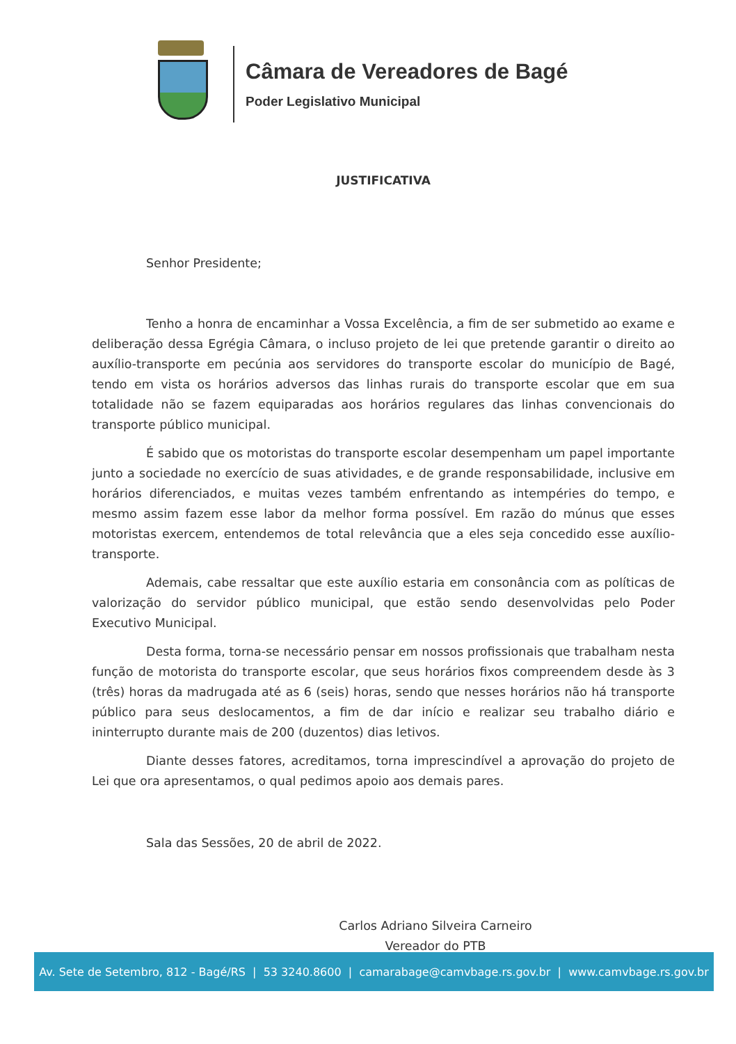Câmara de Vereadores de Bagé
Poder Legislativo Municipal
JUSTIFICATIVA
Senhor Presidente;
Tenho a honra de encaminhar a Vossa Excelência, a fim de ser submetido ao exame e deliberação dessa Egrégia Câmara, o incluso projeto de lei que pretende garantir o direito ao auxílio-transporte em pecúnia aos servidores do transporte escolar do município de Bagé, tendo em vista os horários adversos das linhas rurais do transporte escolar que em sua totalidade não se fazem equiparadas aos horários regulares das linhas convencionais do transporte público municipal.
É sabido que os motoristas do transporte escolar desempenham um papel importante junto a sociedade no exercício de suas atividades, e de grande responsabilidade, inclusive em horários diferenciados, e muitas vezes também enfrentando as intempéries do tempo, e mesmo assim fazem esse labor da melhor forma possível. Em razão do múnus que esses motoristas exercem, entendemos de total relevância que a eles seja concedido esse auxílio-transporte.
Ademais, cabe ressaltar que este auxílio estaria em consonância com as políticas de valorização do servidor público municipal, que estão sendo desenvolvidas pelo Poder Executivo Municipal.
Desta forma, torna-se necessário pensar em nossos profissionais que trabalham nesta função de motorista do transporte escolar, que seus horários fixos compreendem desde às 3 (três) horas da madrugada até as 6 (seis) horas, sendo que nesses horários não há transporte público para seus deslocamentos, a fim de dar início e realizar seu trabalho diário e ininterrupto durante mais de 200 (duzentos) dias letivos.
Diante desses fatores, acreditamos, torna imprescindível a aprovação do projeto de Lei que ora apresentamos, o qual pedimos apoio aos demais pares.
Sala das Sessões, 20 de abril de 2022.
Carlos Adriano Silveira Carneiro
Vereador do PTB
Av. Sete de Setembro, 812 - Bagé/RS | 53 3240.8600 | camarabage@camvbage.rs.gov.br | www.camvbage.rs.gov.br